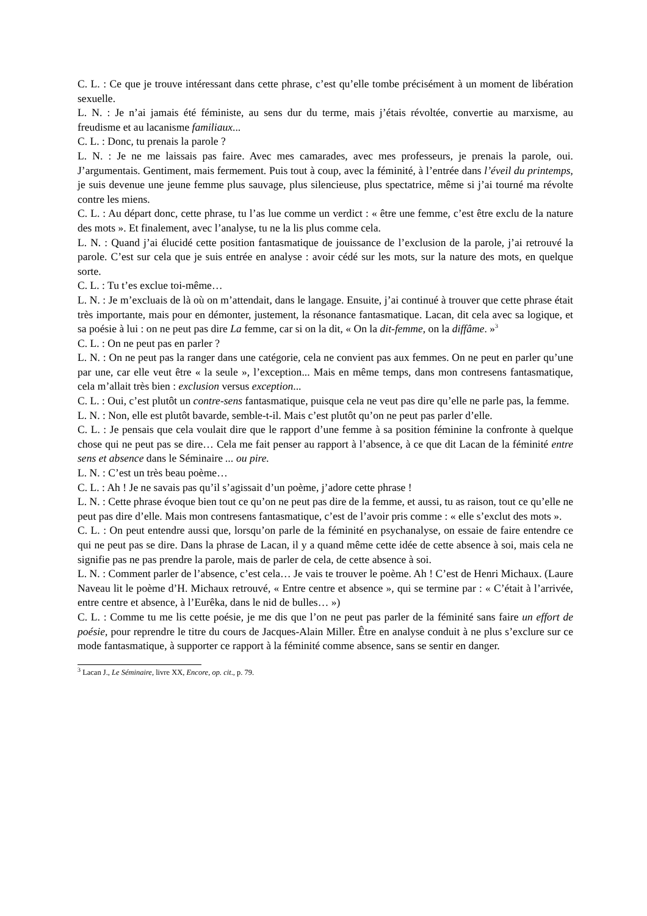C. L. : Ce que je trouve intéressant dans cette phrase, c’est qu’elle tombe précisément à un moment de libération sexuelle.
L. N. : Je n’ai jamais été féministe, au sens dur du terme, mais j’étais révoltée, convertie au marxisme, au freudisme et au lacanisme familiaux...
C. L. : Donc, tu prenais la parole ?
L. N. : Je ne me laissais pas faire. Avec mes camarades, avec mes professeurs, je prenais la parole, oui. J’argumentais. Gentiment, mais fermement. Puis tout à coup, avec la féminité, à l’entrée dans l’éveil du printemps, je suis devenue une jeune femme plus sauvage, plus silencieuse, plus spectatrice, même si j’ai tourné ma révolte contre les miens.
C. L. : Au départ donc, cette phrase, tu l’as lue comme un verdict : « être une femme, c’est être exclu de la nature des mots ». Et finalement, avec l’analyse, tu ne la lis plus comme cela.
L. N. : Quand j’ai élucidé cette position fantasmatique de jouissance de l’exclusion de la parole, j’ai retrouvé la parole. C’est sur cela que je suis entrée en analyse : avoir cédé sur les mots, sur la nature des mots, en quelque sorte.
C. L. : Tu t’es exclue toi-même…
L. N. : Je m’excluais de là où on m’attendait, dans le langage. Ensuite, j’ai continué à trouver que cette phrase était très importante, mais pour en démonter, justement, la résonance fantasmatique. Lacan, dit cela avec sa logique, et sa poésie à lui : on ne peut pas dire La femme, car si on la dit, « On la dit-femme, on la diffâme. »<sup>3</sup>
C. L. : On ne peut pas en parler ?
L. N. : On ne peut pas la ranger dans une catégorie, cela ne convient pas aux femmes. On ne peut en parler qu’une par une, car elle veut être « la seule », l’exception... Mais en même temps, dans mon contresens fantasmatique, cela m’allait très bien : exclusion versus exception...
C. L. : Oui, c’est plutôt un contre-sens fantasmatique, puisque cela ne veut pas dire qu’elle ne parle pas, la femme.
L. N. : Non, elle est plutôt bavarde, semble-t-il. Mais c’est plutôt qu’on ne peut pas parler d’elle.
C. L. : Je pensais que cela voulait dire que le rapport d’une femme à sa position féminine la confronte à quelque chose qui ne peut pas se dire… Cela me fait penser au rapport à l’absence, à ce que dit Lacan de la féminité entre sens et absence dans le Séminaire ... ou pire.
L. N. : C’est un très beau poème…
C. L. : Ah ! Je ne savais pas qu’il s’agissait d’un poème, j’adore cette phrase !
L. N. : Cette phrase évoque bien tout ce qu’on ne peut pas dire de la femme, et aussi, tu as raison, tout ce qu’elle ne peut pas dire d’elle. Mais mon contresens fantasmatique, c’est de l’avoir pris comme : « elle s’exclut des mots ».
C. L. : On peut entendre aussi que, lorsqu’on parle de la féminité en psychanalyse, on essaie de faire entendre ce qui ne peut pas se dire. Dans la phrase de Lacan, il y a quand même cette idée de cette absence à soi, mais cela ne signifie pas ne pas prendre la parole, mais de parler de cela, de cette absence à soi.
L. N. : Comment parler de l’absence, c’est cela… Je vais te trouver le poème. Ah ! C’est de Henri Michaux. (Laure Naveau lit le poème d’H. Michaux retrouvé, « Entre centre et absence », qui se termine par : « C’était à l’arrivée, entre centre et absence, à l’Eurêka, dans le nid de bulles… »)
C. L. : Comme tu me lis cette poésie, je me dis que l’on ne peut pas parler de la féminité sans faire un effort de poésie, pour reprendre le titre du cours de Jacques-Alain Miller. Être en analyse conduit à ne plus s’exclure sur ce mode fantasmatique, à supporter ce rapport à la féminité comme absence, sans se sentir en danger.
<sup>3</sup> Lacan J., Le Séminaire, livre XX, Encore, op. cit., p. 79.